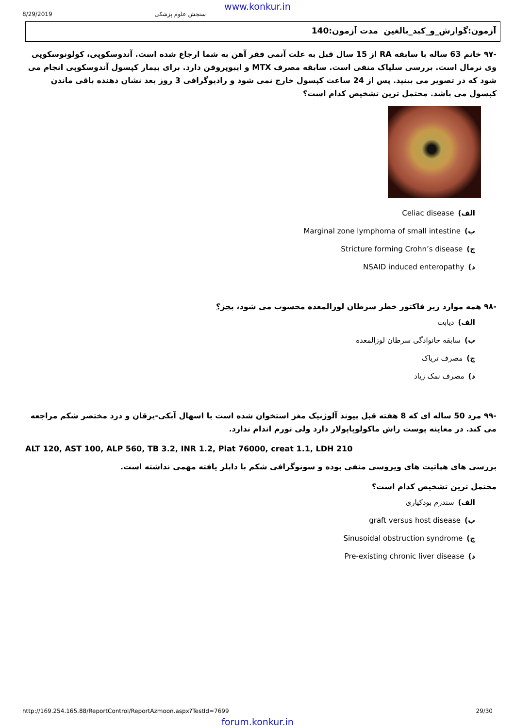www.konkur.in
8/29/2019 سنجش علوم پزشکی
آزمون:گوارش_و_کبد_بالغین مدت آزمون:140
-۹۷ خانم 63 ساله با سابقه RA از 15 سال قبل به علت آنمی فقر آهن به شما ارجاع شده است. آندوسکوپی، کولونوسکوپی وی نرمال است. بررسی سلیاک منفی است. سابقه مصرف MTX و ایبوپروفن دارد. برای بیمار کپسول آندوسکوپی انجام می شود که در تصویر می بینید. پس از 24 ساعت کپسول خارج نمی شود و رادیوگرافی 3 روز بعد نشان دهنده باقی ماندن کپسول می باشد. محتمل ترین تشخیص کدام است؟
الف) Celiac disease
ب) Marginal zone lymphoma of small intestine
ج) Stricture forming Crohn’s disease
د) NSAID induced enteropathy ✔
-۹۸ همه موارد زیر فاکتور خطر سرطان لوزالمعده محسوب می شود، بجز؟
الف) دیابت
ب) سابقه خانوادگی سرطان لوزالمعده
ج) مصرف تریاک
د) مصرف نمک زیاد ✔
-۹۹ مرد 50 ساله ای که 8 هفته قبل پیوند آلوژنیک مغز استخوان شده است با اسهال آبکی-یرقان و درد مختصر شکم مراجعه می کند. در معاینه پوست راش ماکولوپاپولار دارد ولی تورم اندام ندارد.
ALT 120, AST 100, ALP 560, TB 3.2, INR 1.2, Plat 76000, creat 1.1, LDH 210
بررسی های هپاتیت های ویروسی منفی بوده و سونوگرافی شکم با داپلر یافته مهمی نداشته است.
محتمل ترین تشخیص کدام است؟
الف) سندرم بودکیاری
ب) graft versus host disease ✔
ج) Sinusoidal obstruction syndrome
د) Pre-existing chronic liver disease
http://169.254.165.88/ReportControl/ReportAzmoon.aspx?TestId=7699 29/30
forum.konkur.in